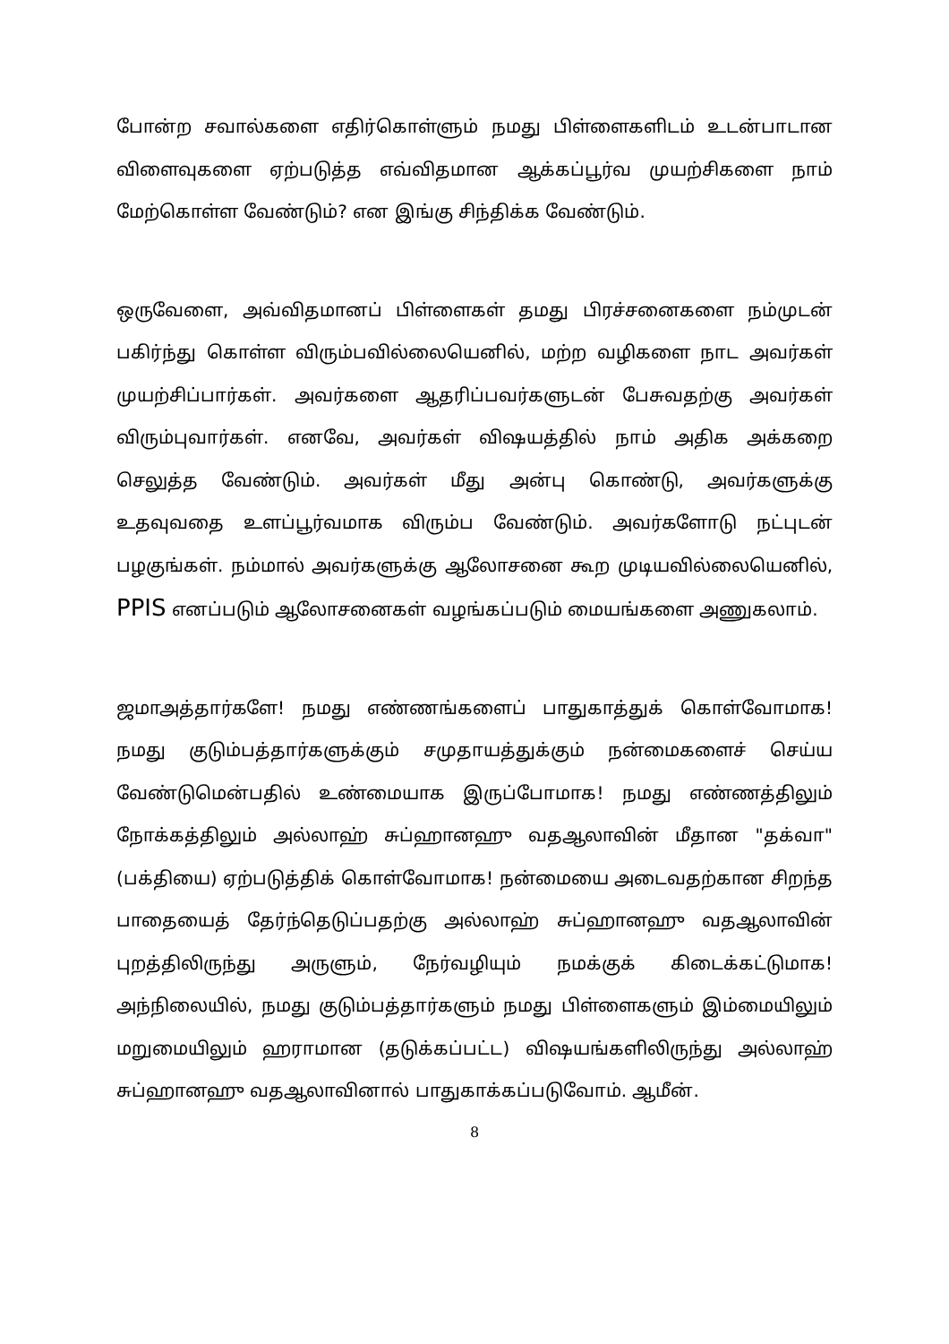போன்ற சவால்களை எதிர்கொள்ளும் நமது பிள்ளைகளிடம் உடன்பாடான விளைவுகளை ஏற்படுத்த எவ்விதமான ஆக்கப்பூர்வ முயற்சிகளை நாம் மேற்கொள்ள வேண்டும்? என இங்கு சிந்திக்க வேண்டும்.
ஒருவேளை, அவ்விதமானப் பிள்ளைகள் தமது பிரச்சனைகளை நம்முடன் பகிர்ந்து கொள்ள விரும்பவில்லையெனில், மற்ற வழிகளை நாட அவர்கள் முயற்சிப்பார்கள். அவர்களை ஆதரிப்பவர்களுடன் பேசுவதற்கு அவர்கள் விரும்புவார்கள். எனவே, அவர்கள் விஷயத்தில் நாம் அதிக அக்கறை செலுத்த வேண்டும். அவர்கள் மீது அன்பு கொண்டு, அவர்களுக்கு உதவுவதை உளப்பூர்வமாக விரும்ப வேண்டும். அவர்களோடு நட்புடன் பழகுங்கள். நம்மால் அவர்களுக்கு ஆலோசனை கூற முடியவில்லையெனில், PPIS எனப்படும் ஆலோசனைகள் வழங்கப்படும் மையங்களை அணுகலாம்.
ஜமாஅத்தார்களே! நமது எண்ணங்களைப் பாதுகாத்துக் கொள்வோமாக! நமது குடும்பத்தார்களுக்கும் சமுதாயத்துக்கும் நன்மைகளைச் செய்ய வேண்டுமென்பதில் உண்மையாக இருப்போமாக! நமது எண்ணத்திலும் நோக்கத்திலும் அல்லாஹ் சுப்ஹானஹு வதஆலாவின் மீதான "தக்வா" (பக்தியை) ஏற்படுத்திக் கொள்வோமாக! நன்மையை அடைவதற்கான சிறந்த பாதையைத் தேர்ந்தெடுப்பதற்கு அல்லாஹ் சுப்ஹானஹு வதஆலாவின் புறத்திலிருந்து அருளும், நேர்வழியும் நமக்குக் கிடைக்கட்டுமாக! அந்நிலையில், நமது குடும்பத்தார்களும் நமது பிள்ளைகளும் இம்மையிலும் மறுமையிலும் ஹராமான (தடுக்கப்பட்ட) விஷயங்களிலிருந்து அல்லாஹ் சுப்ஹானஹு வதஆலாவினால் பாதுகாக்கப்படுவோம். ஆமீன்.
8